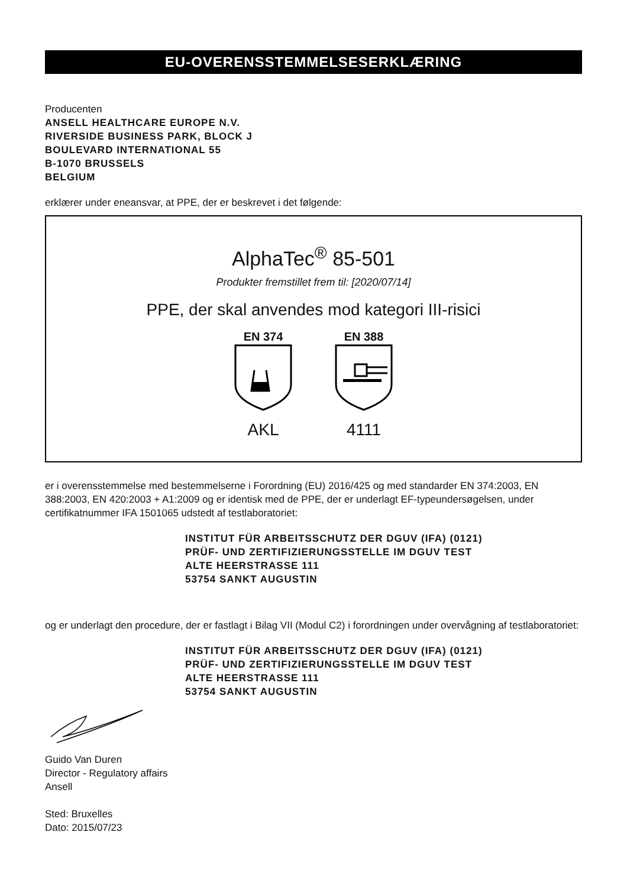EU-OVERENSSTEMMELSESERKLÆRING
Producenten
ANSELL HEALTHCARE EUROPE N.V.
RIVERSIDE BUSINESS PARK, BLOCK J
BOULEVARD INTERNATIONAL 55
B-1070 BRUSSELS
BELGIUM
erklærer under eneansvar, at PPE, der er beskrevet i det følgende:
AlphaTec<sup>®</sup> 85-501
Produkter fremstillet frem til: [2020/07/14]
PPE, der skal anvendes mod kategori III-risici
EN 374
AKL
EN 388
4111
er i overensstemmelse med bestemmelserne i Forordning (EU) 2016/425 og med standarder EN 374:2003, EN 388:2003, EN 420:2003 + A1:2009 og er identisk med de PPE, der er underlagt EF-typeundersøgelsen, under certifikatnummer IFA 1501065 udstedt af testlaboratoriet:
INSTITUT FÜR ARBEITSSCHUTZ DER DGUV (IFA) (0121)
PRÜF- UND ZERTIFIZIERUNGSSTELLE IM DGUV TEST
ALTE HEERSTRASSE 111
53754 SANKT AUGUSTIN
og er underlagt den procedure, der er fastlagt i Bilag VII (Modul C2) i forordningen under overvågning af testlaboratoriet:
INSTITUT FÜR ARBEITSSCHUTZ DER DGUV (IFA) (0121)
PRÜF- UND ZERTIFIZIERUNGSSTELLE IM DGUV TEST
ALTE HEERSTRASSE 111
53754 SANKT AUGUSTIN
Guido Van Duren
Director - Regulatory affairs
Ansell
Sted: Bruxelles
Dato: 2015/07/23